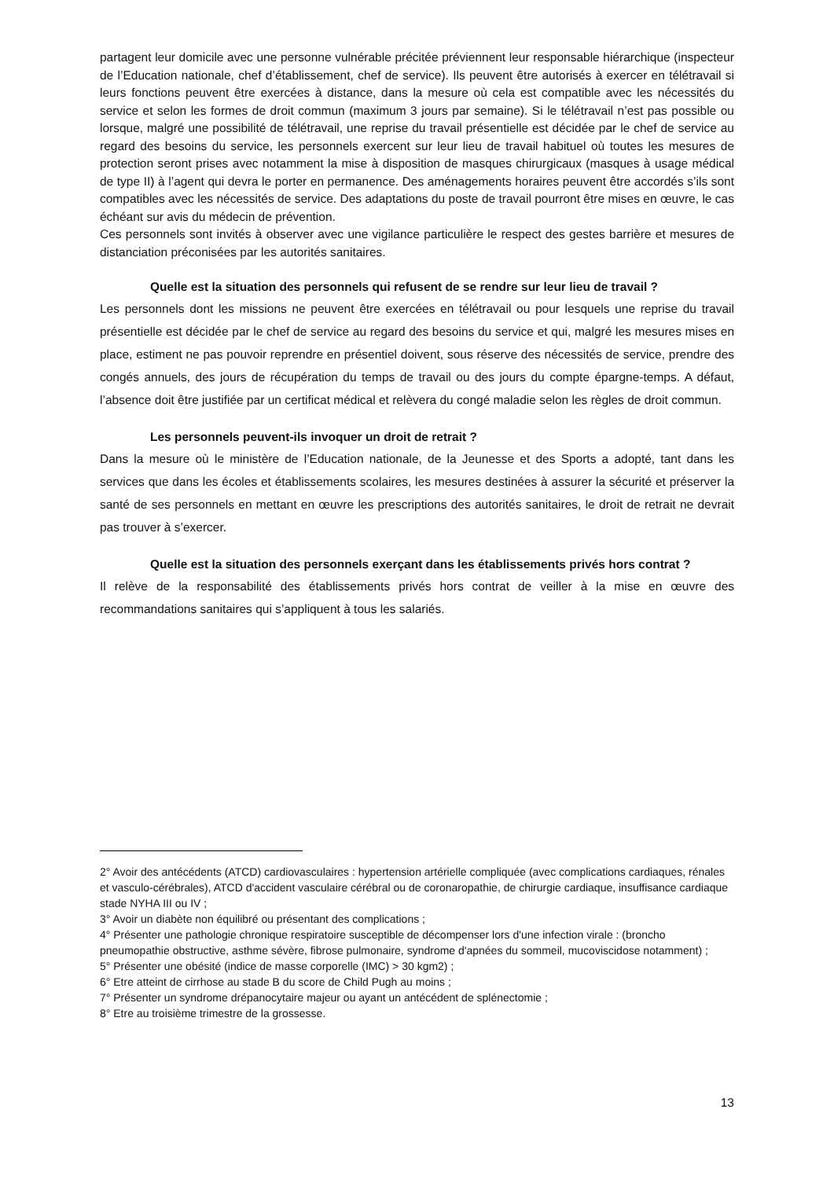partagent leur domicile avec une personne vulnérable précitée préviennent leur responsable hiérarchique (inspecteur de l’Education nationale, chef d’établissement, chef de service). Ils peuvent être autorisés à exercer en télétravail si leurs fonctions peuvent être exercées à distance, dans la mesure où cela est compatible avec les nécessités du service et selon les formes de droit commun (maximum 3 jours par semaine). Si le télétravail n’est pas possible ou lorsque, malgré une possibilité de télétravail, une reprise du travail présentielle est décidée par le chef de service au regard des besoins du service, les personnels exercent sur leur lieu de travail habituel où toutes les mesures de protection seront prises avec notamment la mise à disposition de masques chirurgicaux (masques à usage médical de type II) à l’agent qui devra le porter en permanence. Des aménagements horaires peuvent être accordés s’ils sont compatibles avec les nécessités de service. Des adaptations du poste de travail pourront être mises en œuvre, le cas échéant sur avis du médecin de prévention.
Ces personnels sont invités à observer avec une vigilance particulière le respect des gestes barrière et mesures de distanciation préconisées par les autorités sanitaires.
Quelle est la situation des personnels qui refusent de se rendre sur leur lieu de travail ?
Les personnels dont les missions ne peuvent être exercées en télétravail ou pour lesquels une reprise du travail présentielle est décidée par le chef de service au regard des besoins du service et qui, malgré les mesures mises en place, estiment ne pas pouvoir reprendre en présentiel doivent, sous réserve des nécessités de service, prendre des congés annuels, des jours de récupération du temps de travail ou des jours du compte épargne-temps. A défaut, l’absence doit être justifiée par un certificat médical et relèvera du congé maladie selon les règles de droit commun.
Les personnels peuvent-ils invoquer un droit de retrait ?
Dans la mesure où le ministère de l’Education nationale, de la Jeunesse et des Sports a adopté, tant dans les services que dans les écoles et établissements scolaires, les mesures destinées à assurer la sécurité et préserver la santé de ses personnels en mettant en œuvre les prescriptions des autorités sanitaires, le droit de retrait ne devrait pas trouver à s’exercer.
Quelle est la situation des personnels exerçant dans les établissements privés hors contrat ?
Il relève de la responsabilité des établissements privés hors contrat de veiller à la mise en œuvre des recommandations sanitaires qui s’appliquent à tous les salariés.
2° Avoir des antécédents (ATCD) cardiovasculaires : hypertension artérielle compliquée (avec complications cardiaques, rénales et vasculo-cérébrales), ATCD d'accident vasculaire cérébral ou de coronaropathie, de chirurgie cardiaque, insuffisance cardiaque stade NYHA III ou IV ;
3° Avoir un diabète non équilibré ou présentant des complications ;
4° Présenter une pathologie chronique respiratoire susceptible de décompenser lors d'une infection virale : (broncho pneumopathie obstructive, asthme sévère, fibrose pulmonaire, syndrome d'apnées du sommeil, mucoviscidose notamment) ;
5° Présenter une obésité (indice de masse corporelle (IMC) > 30 kgm2) ;
6° Etre atteint de cirrhose au stade B du score de Child Pugh au moins ;
7° Présenter un syndrome drépanocytaire majeur ou ayant un antécédent de splénectomie ;
8° Etre au troisième trimestre de la grossesse.
13